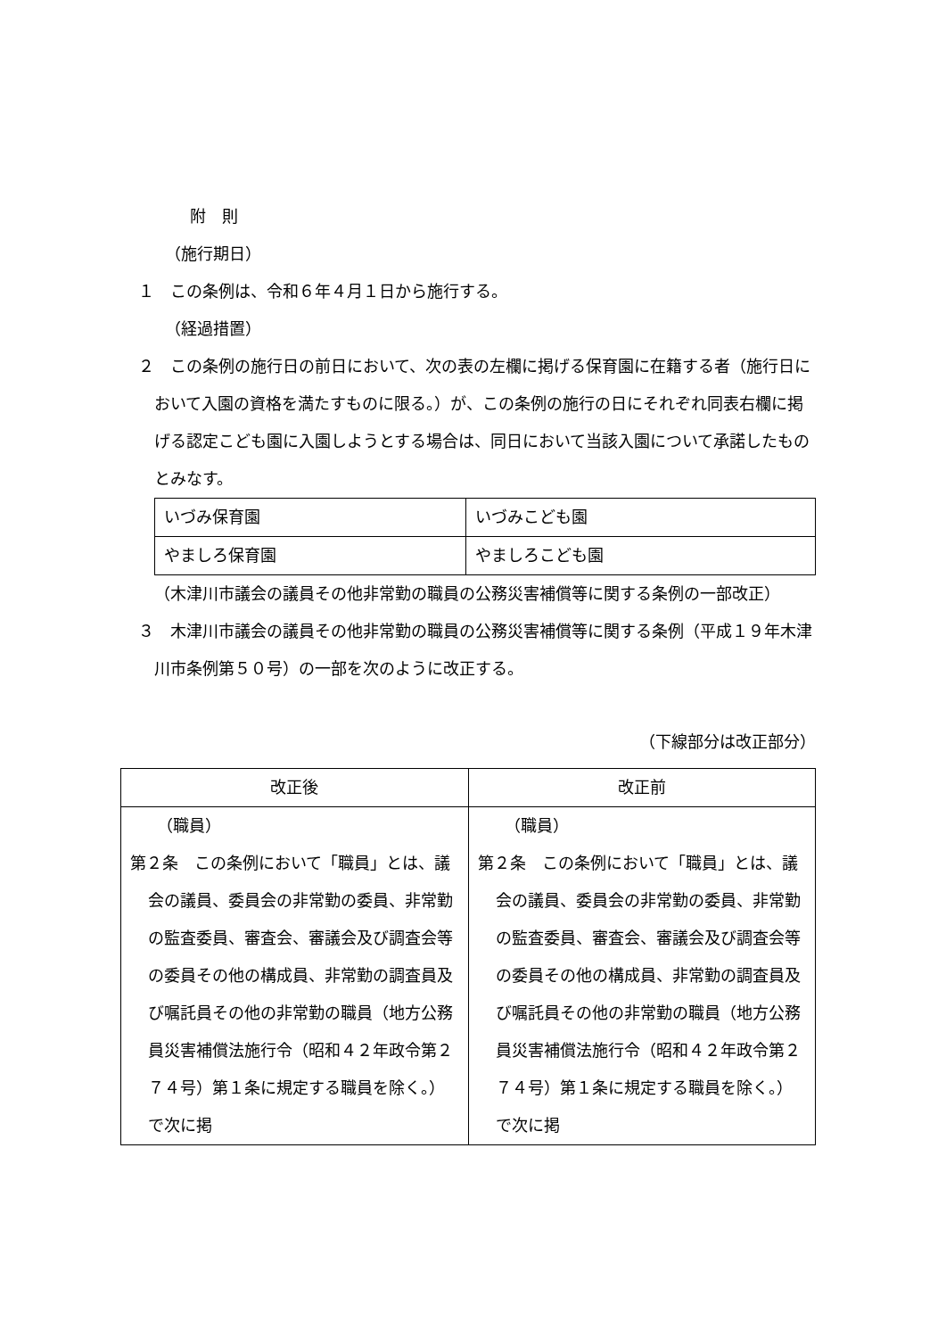附　則
（施行期日）
１　この条例は、令和６年４月１日から施行する。
（経過措置）
２　この条例の施行日の前日において、次の表の左欄に掲げる保育園に在籍する者（施行日において入園の資格を満たすものに限る。）が、この条例の施行の日にそれぞれ同表右欄に掲げる認定こども園に入園しようとする場合は、同日において当該入園について承諾したものとみなす。
| いづみ保育園 | いづみこども園 |
| やましろ保育園 | やましろこども園 |
（木津川市議会の議員その他非常勤の職員の公務災害補償等に関する条例の一部改正）
３　木津川市議会の議員その他非常勤の職員の公務災害補償等に関する条例（平成１９年木津川市条例第５０号）の一部を次のように改正する。
（下線部分は改正部分）
| 改正後 | 改正前 |
| --- | --- |
| （職員） 第２条 この条例において「職員」とは、議会の議員、委員会の非常勤の委員、非常勤の監査委員、審査会、審議会及び調査会等の委員その他の構成員、非常勤の調査員及び嘱託員その他の非常勤の職員（地方公務員災害補償法施行令（昭和４２年政令第２７４号）第１条に規定する職員を除く。）で次に掲 | （職員） 第２条 この条例において「職員」とは、議会の議員、委員会の非常勤の委員、非常勤の監査委員、審査会、審議会及び調査会等の委員その他の構成員、非常勤の調査員及び嘱託員その他の非常勤の職員（地方公務員災害補償法施行令（昭和４２年政令第２７４号）第１条に規定する職員を除く。）で次に掲 |